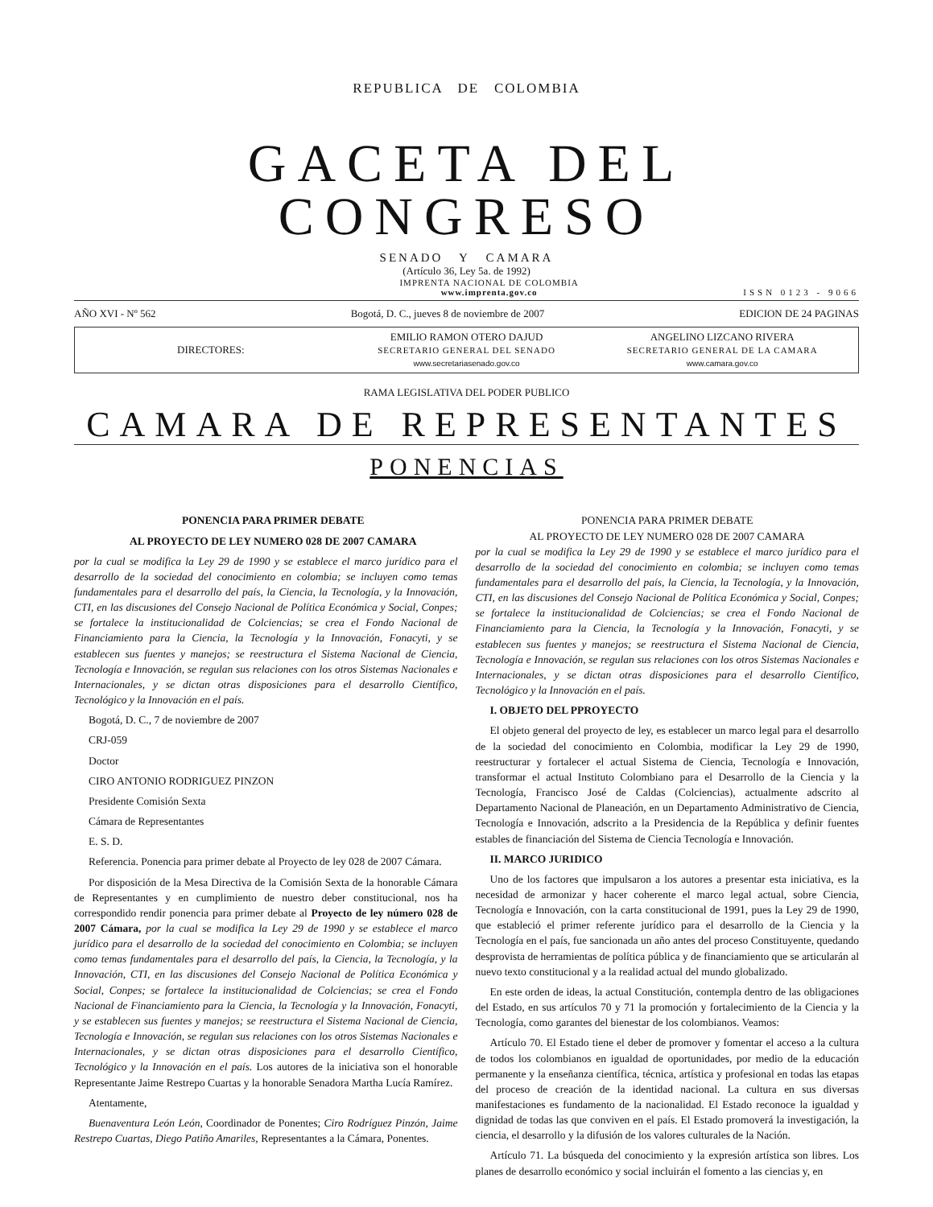REPUBLICA DE COLOMBIA
GACETA DEL CONGRESO
SENADO Y CAMARA
(Artículo 36, Ley 5a. de 1992)
IMPRENTA NACIONAL DE COLOMBIA
www.imprenta.gov.co
ISSN 0123 - 9066
AÑO XVI - Nº 562 Bogotá, D. C., jueves 8 de noviembre de 2007 EDICION DE 24 PAGINAS
DIRECTORES:
EMILIO RAMON OTERO DAJUD
SECRETARIO GENERAL DEL SENADO
www.secretariasenado.gov.co
ANGELINO LIZCANO RIVERA
SECRETARIO GENERAL DE LA CAMARA
www.camara.gov.co
RAMA LEGISLATIVA DEL PODER PUBLICO
CAMARA DE REPRESENTANTES
PONENCIAS
PONENCIA PARA PRIMER DEBATE
AL PROYECTO DE LEY NUMERO 028 DE 2007 CAMARA
por la cual se modifica la Ley 29 de 1990 y se establece el marco jurídico para el desarrollo de la sociedad del conocimiento en colombia; se incluyen como temas fundamentales para el desarrollo del país, la Ciencia, la Tecnología, y la Innovación, CTI, en las discusiones del Consejo Nacional de Política Económica y Social, Conpes; se fortalece la institucionalidad de Colciencias; se crea el Fondo Nacional de Financiamiento para la Ciencia, la Tecnología y la Innovación, Fonacyti, y se establecen sus fuentes y manejos; se reestructura el Sistema Nacional de Ciencia, Tecnología e Innovación, se regulan sus relaciones con los otros Sistemas Nacionales e Internacionales, y se dictan otras disposiciones para el desarrollo Científico, Tecnológico y la Innovación en el país.
Bogotá, D. C., 7 de noviembre de 2007
CRJ-059
Doctor
CIRO ANTONIO RODRIGUEZ PINZON
Presidente Comisión Sexta
Cámara de Representantes
E. S. D.
Referencia. Ponencia para primer debate al Proyecto de ley 028 de 2007 Cámara.
Por disposición de la Mesa Directiva de la Comisión Sexta de la honorable Cámara de Representantes y en cumplimiento de nuestro deber constitucional, nos ha correspondido rendir ponencia para primer debate al Proyecto de ley número 028 de 2007 Cámara, por la cual se modifica la Ley 29 de 1990 y se establece el marco jurídico para el desarrollo de la sociedad del conocimiento en Colombia; se incluyen como temas fundamentales para el desarrollo del país, la Ciencia, la Tecnología, y la Innovación, CTI, en las discusiones del Consejo Nacional de Política Económica y Social, Conpes; se fortalece la institucionalidad de Colciencias; se crea el Fondo Nacional de Financiamiento para la Ciencia, la Tecnología y la Innovación, Fonacyti, y se establecen sus fuentes y manejos; se reestructura el Sistema Nacional de Ciencia, Tecnología e Innovación, se regulan sus relaciones con los otros Sistemas Nacionales e Internacionales, y se dictan otras disposiciones para el desarrollo Científico, Tecnológico y la Innovación en el país. Los autores de la iniciativa son el honorable Representante Jaime Restrepo Cuartas y la honorable Senadora Martha Lucía Ramírez.
Atentamente,
Buenaventura León León, Coordinador de Ponentes; Ciro Rodríguez Pinzón, Jaime Restrepo Cuartas, Diego Patiño Amariles, Representantes a la Cámara, Ponentes.
PONENCIA PARA PRIMER DEBATE
AL PROYECTO DE LEY NUMERO 028 DE 2007 CAMARA
por la cual se modifica la Ley 29 de 1990 y se establece el marco jurídico para el desarrollo de la sociedad del conocimiento en colombia; se incluyen como temas fundamentales para el desarrollo del país, la Ciencia, la Tecnología, y la Innovación, CTI, en las discusiones del Consejo Nacional de Política Económica y Social, Conpes; se fortalece la institucionalidad de Colciencias; se crea el Fondo Nacional de Financiamiento para la Ciencia, la Tecnología y la Innovación, Fonacyti, y se establecen sus fuentes y manejos; se reestructura el Sistema Nacional de Ciencia, Tecnología e Innovación, se regulan sus relaciones con los otros Sistemas Nacionales e Internacionales, y se dictan otras disposiciones para el desarrollo Científico, Tecnológico y la Innovación en el país.
I. OBJETO DEL PPROYECTO
El objeto general del proyecto de ley, es establecer un marco legal para el desarrollo de la sociedad del conocimiento en Colombia, modificar la Ley 29 de 1990, reestructurar y fortalecer el actual Sistema de Ciencia, Tecnología e Innovación, transformar el actual Instituto Colombiano para el Desarrollo de la Ciencia y la Tecnología, Francisco José de Caldas (Colciencias), actualmente adscrito al Departamento Nacional de Planeación, en un Departamento Administrativo de Ciencia, Tecnología e Innovación, adscrito a la Presidencia de la República y definir fuentes estables de financiación del Sistema de Ciencia Tecnología e Innovación.
II. MARCO JURIDICO
Uno de los factores que impulsaron a los autores a presentar esta iniciativa, es la necesidad de armonizar y hacer coherente el marco legal actual, sobre Ciencia, Tecnología e Innovación, con la carta constitucional de 1991, pues la Ley 29 de 1990, que estableció el primer referente jurídico para el desarrollo de la Ciencia y la Tecnología en el país, fue sancionada un año antes del proceso Constituyente, quedando desprovista de herramientas de política pública y de financiamiento que se articularán al nuevo texto constitucional y a la realidad actual del mundo globalizado.
En este orden de ideas, la actual Constitución, contempla dentro de las obligaciones del Estado, en sus artículos 70 y 71 la promoción y fortalecimiento de la Ciencia y la Tecnología, como garantes del bienestar de los colombianos. Veamos:
Artículo 70. El Estado tiene el deber de promover y fomentar el acceso a la cultura de todos los colombianos en igualdad de oportunidades, por medio de la educación permanente y la enseñanza científica, técnica, artística y profesional en todas las etapas del proceso de creación de la identidad nacional. La cultura en sus diversas manifestaciones es fundamento de la nacionalidad. El Estado reconoce la igualdad y dignidad de todas las que conviven en el país. El Estado promoverá la investigación, la ciencia, el desarrollo y la difusión de los valores culturales de la Nación.
Artículo 71. La búsqueda del conocimiento y la expresión artística son libres. Los planes de desarrollo económico y social incluirán el fomento a las ciencias y, en